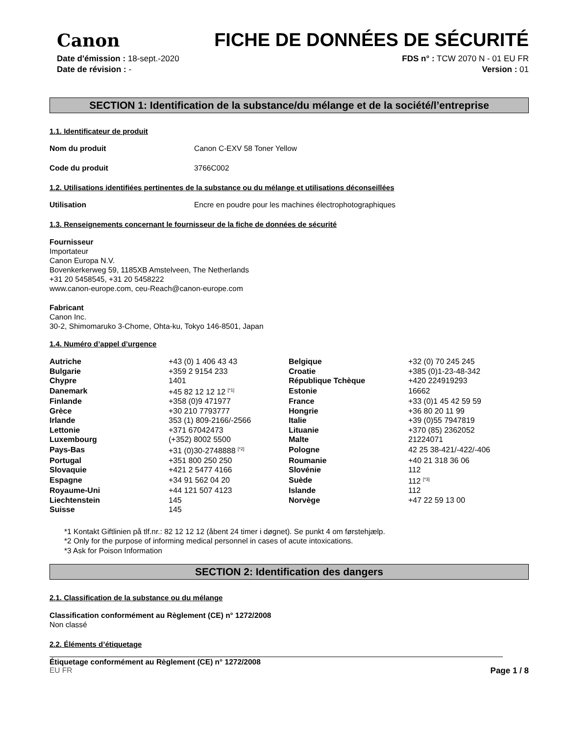Canon FICHE DE DONNÉES DE SÉCURITÉ
Date d'émission : 18-sept.-2020
Date de révision : -
FDS n° : TCW 2070 N - 01 EU FR
Version : 01
SECTION 1: Identification de la substance/du mélange et de la société/l’entreprise
1.1. Identificateur de produit
Nom du produit Canon C-EXV 58 Toner Yellow
Code du produit 3766C002
1.2. Utilisations identifiées pertinentes de la substance ou du mélange et utilisations déconseillées
Utilisation Encre en poudre pour les machines électrophotographiques
1.3. Renseignements concernant le fournisseur de la fiche de données de sécurité
Fournisseur
Importateur
Canon Europa N.V.
Bovenkerkerweg 59, 1185XB Amstelveen, The Netherlands
+31 20 5458545, +31 20 5458222
www.canon-europe.com, ceu-Reach@canon-europe.com
Fabricant
Canon Inc.
30-2, Shimomaruko 3-Chome, Ohta-ku, Tokyo 146-8501, Japan
1.4. Numéro d’appel d’urgence
| Autriche | +43 (0) 1 406 43 43 | Belgique | +32 (0) 70 245 245 |
| Bulgarie | +359 2 9154 233 | Croatie | +385 (0)1-23-48-342 |
| Chypre | 1401 | République Tchèque | +420 224919293 |
| Danemark | +45 82 12 12 12 <sup>[*1]</sup> | Estonie | 16662 |
| Finlande | +358 (0)9 471977 | France | +33 (0)1 45 42 59 59 |
| Grèce | +30 210 7793777 | Hongrie | +36 80 20 11 99 |
| Irlande | 353 (1) 809-2166/-2566 | Italie | +39 (0)55 7947819 |
| Lettonie | +371 67042473 | Lituanie | +370 (85) 2362052 |
| Luxembourg | (+352) 8002 5500 | Malte | 21224071 |
| Pays-Bas | +31 (0)30-2748888 <sup>[*2]</sup> | Pologne | 42 25 38-421/-422/-406 |
| Portugal | +351 800 250 250 | Roumanie | +40 21 318 36 06 |
| Slovaquie | +421 2 5477 4166 | Slovénie | 112 |
| Espagne | +34 91 562 04 20 | Suède | 112 <sup>[*3]</sup> |
| Royaume-Uni | +44 121 507 4123 | Islande | 112 |
| Liechtenstein | 145 | Norvège | +47 22 59 13 00 |
| Suisse | 145 | | |
*1 Kontakt Giftlinien på tlf.nr.: 82 12 12 12 (åbent 24 timer i døgnet). Se punkt 4 om førstehjælp.
*2 Only for the purpose of informing medical personnel in cases of acute intoxications.
*3 Ask for Poison Information
SECTION 2: Identification des dangers
2.1. Classification de la substance ou du mélange
Classification conformément au Règlement (CE) n° 1272/2008
Non classé
2.2. Éléments d’étiquetage
Étiquetage conformément au Règlement (CE) n° 1272/2008
EU FR Page 1 / 8